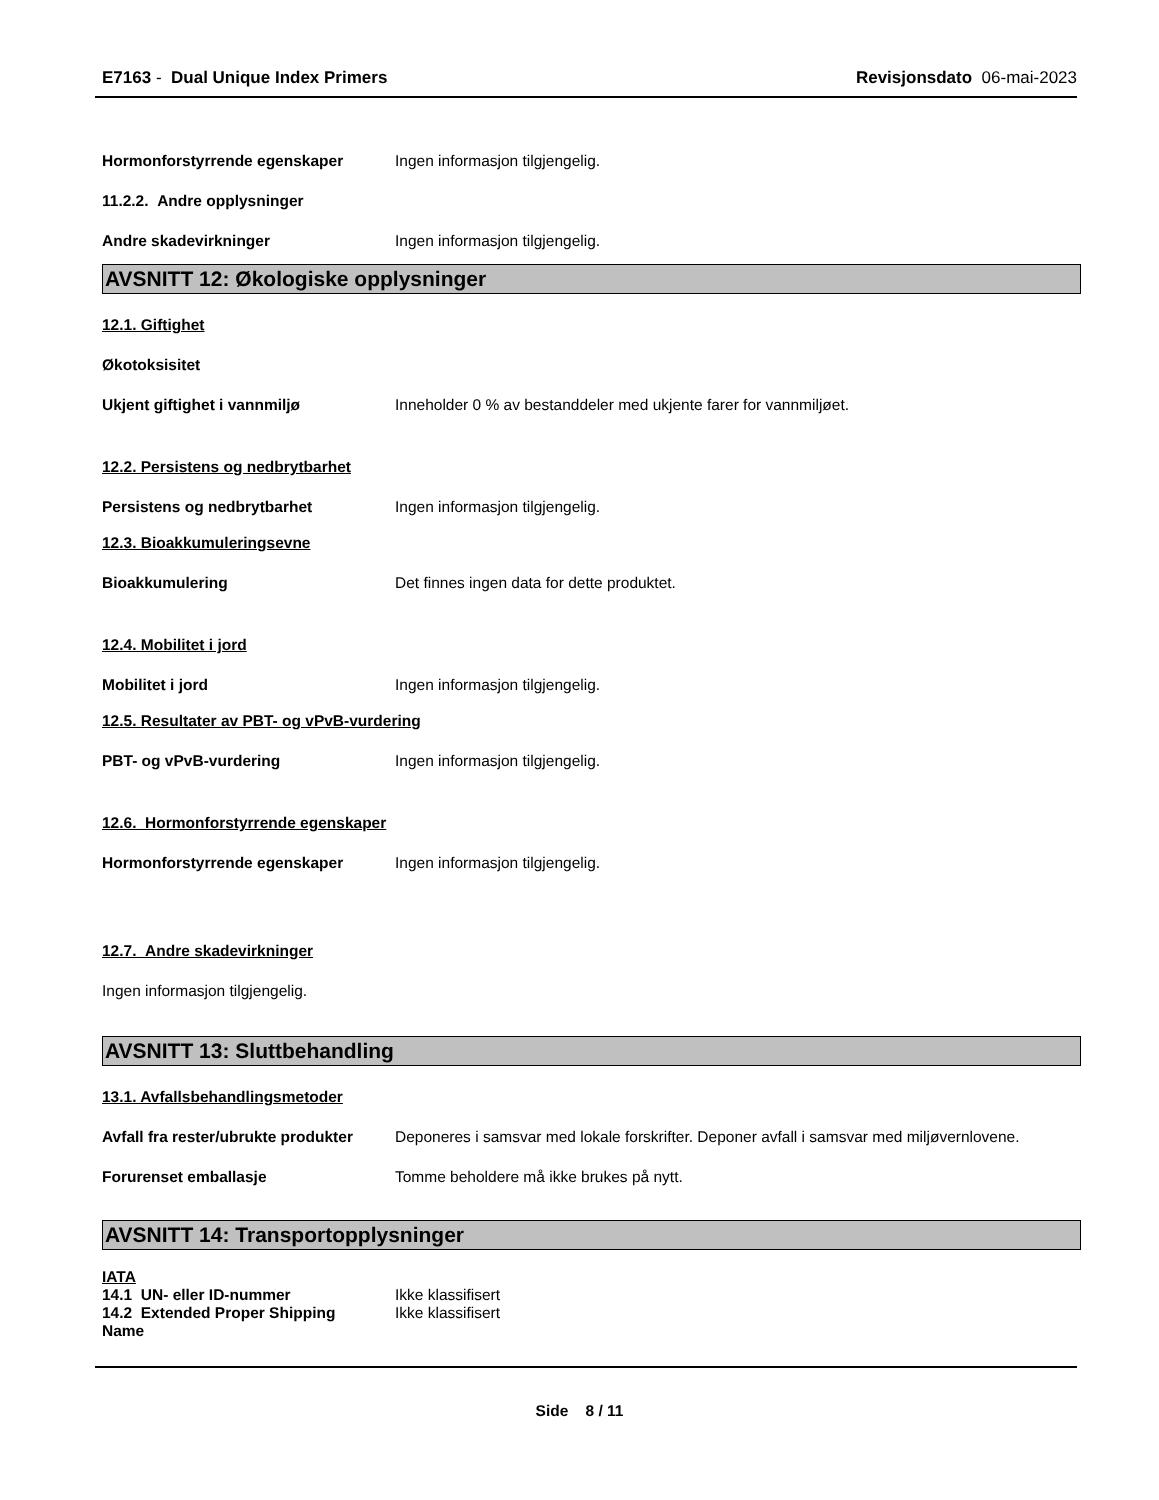E7163 - Dual Unique Index Primers Revisjonsdato 06-mai-2023
Hormonforstyrrende egenskaper Ingen informasjon tilgjengelig.
11.2.2. Andre opplysninger
Andre skadevirkninger Ingen informasjon tilgjengelig.
AVSNITT 12: Økologiske opplysninger
12.1. Giftighet
Økotoksisitet
Ukjent giftighet i vannmiljø Inneholder 0 % av bestanddeler med ukjente farer for vannmiljøet.
12.2. Persistens og nedbrytbarhet
Persistens og nedbrytbarhet Ingen informasjon tilgjengelig.
12.3. Bioakkumuleringsevne
Bioakkumulering Det finnes ingen data for dette produktet.
12.4. Mobilitet i jord
Mobilitet i jord Ingen informasjon tilgjengelig.
12.5. Resultater av PBT- og vPvB-vurdering
PBT- og vPvB-vurdering Ingen informasjon tilgjengelig.
12.6. Hormonforstyrrende egenskaper
Hormonforstyrrende egenskaper Ingen informasjon tilgjengelig.
12.7. Andre skadevirkninger
Ingen informasjon tilgjengelig.
AVSNITT 13: Sluttbehandling
13.1. Avfallsbehandlingsmetoder
Avfall fra rester/ubrukte produkter
Deponeres i samsvar med lokale forskrifter. Deponer avfall i samsvar med miljøvernlovene.
Forurenset emballasje Tomme beholdere må ikke brukes på nytt.
AVSNITT 14: Transportopplysninger
IATA
14.1 UN- eller ID-nummer Ikke klassifisert
14.2 Extended Proper Shipping Name
Ikke klassifisert
Side 8 / 11